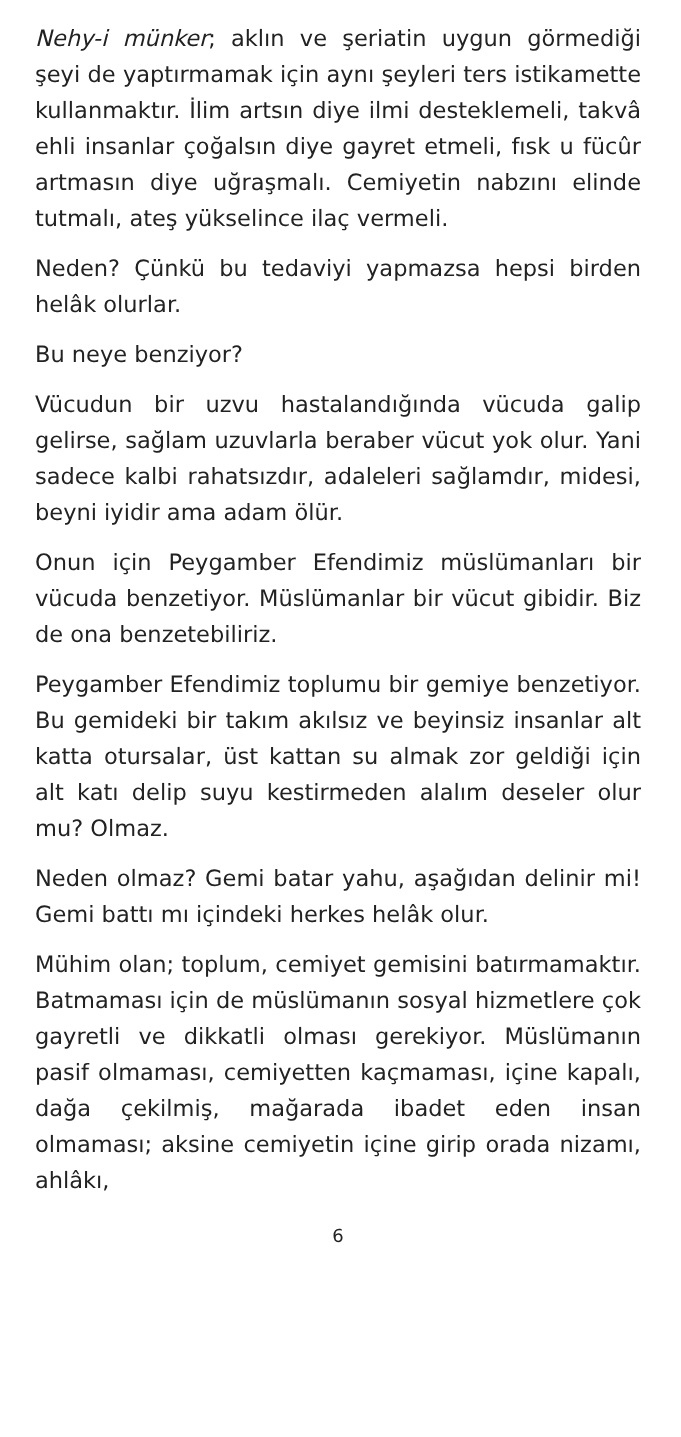Nehy-i münker; aklın ve şeriatin uygun görmediği şeyi de yaptırmamak için aynı şeyleri ters istikamette kullanmaktır. İlim artsın diye ilmi desteklemeli, takvâ ehli insanlar çoğalsın diye gayret etmeli, fısk u fücûr artmasın diye uğraşmalı. Cemiyetin nabzını elinde tutmalı, ateş yükselince ilaç vermeli.
Neden? Çünkü bu tedaviyi yapmazsa hepsi birden helâk olurlar.
Bu neye benziyor?
Vücudun bir uzvu hastalandığında vücuda galip gelirse, sağlam uzuvlarla beraber vücut yok olur. Yani sadece kalbi rahatsızdır, adaleleri sağlamdır, midesi, beyni iyidir ama adam ölür.
Onun için Peygamber Efendimiz müslümanları bir vücuda benzetiyor. Müslümanlar bir vücut gibidir. Biz de ona benzetebiliriz.
Peygamber Efendimiz toplumu bir gemiye benzetiyor. Bu gemideki bir takım akılsız ve beyinsiz insanlar alt katta otursalar, üst kattan su almak zor geldiği için alt katı delip suyu kestirmeden alalım deseler olur mu? Olmaz.
Neden olmaz? Gemi batar yahu, aşağıdan delinir mi! Gemi battı mı içindeki herkes helâk olur.
Mühim olan; toplum, cemiyet gemisini batırmamaktır. Batmaması için de müslümanın sosyal hizmetlere çok gayretli ve dikkatli olması gerekiyor. Müslümanın pasif olmaması, cemiyetten kaçmaması, içine kapalı, dağa çekilmiş, mağarada ibadet eden insan olmaması; aksine cemiyetin içine girip orada nizamı, ahlâkı,
6